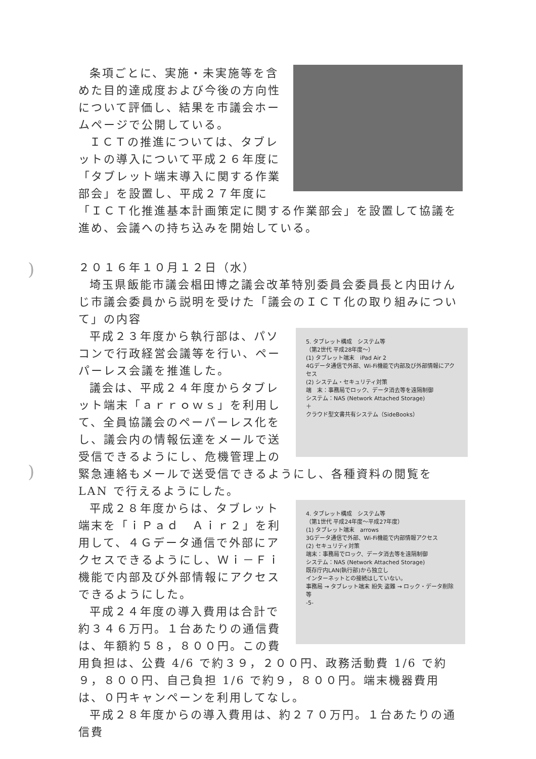条項ごとに、実施・未実施等を含めた目的達成度および今後の方向性について評価し、結果を市議会ホームページで公開している。
ＩＣＴの推進については、タブレットの導入について平成２６年度に「タブレット端末導入に関する作業部会」を設置し、平成２７年度に「ＩＣＴ化推進基本計画策定に関する作業部会」を設置して協議を進め、会議への持ち込みを開始している。
２０１６年１０月１２日（水）
埼玉県飯能市議会椙田博之議会改革特別委員会委員長と内田けんじ市議会委員から説明を受けた「議会のＩＣＴ化の取り組みについて」の内容
5. タブレット構成　システム等
（第2世代 平成28年度～）
(1) タブレット端末　iPad Air 2
4Gデータ通信で外部、Wi-Fi機能で内部及び外部情報にアクセス
(2) システム・セキュリティ対策
端　末：事務局でロック、データ消去等を遠隔制御
システム：NAS (Network Attached Storage)
＋
クラウド型文書共有システム（SideBooks）
平成２３年度から執行部は、パソコンで行政経営会議等を行い、ペーパーレス会議を推進した。
議会は、平成２４年度からタブレット端末「ａｒｒｏｗｓ」を利用して、全員協議会のペーパーレス化をし、議会内の情報伝達をメールで送受信できるようにし、危機管理上の緊急連絡もメールで送受信できるようにし、各種資料の閲覧を LAN で行えるようにした。
4. タブレット構成　システム等
（第1世代 平成24年度～平成27年度）
(1) タブレット端末　arrows
3Gデータ通信で外部、Wi-Fi機能で内部情報アクセス
(2) セキュリティ対策
端末：事務局でロック、データ消去等を遠隔制御
システム：NAS (Network Attached Storage)
既存庁内LAN(執行部)から独立し
インターネットとの接続はしていない。
事務局 → タブレット端末 紛失 盗難 → ロック・データ削除等
-5-
平成２８年度からは、タブレット端末を「ｉＰａｄ　Ａｉｒ２」を利用して、４Ｇデータ通信で外部にアクセスできるようにし、Ｗｉ－Ｆｉ機能で内部及び外部情報にアクセスできるようにした。
平成２４年度の導入費用は合計で約３４６万円。１台あたりの通信費は、年額約５８，８００円。この費用負担は、公費 4/6 で約３９，２００円、政務活動費 1/6 で約９，８００円、自己負担 1/6 で約９，８００円。端末機器費用は、０円キャンペーンを利用してなし。
平成２８年度からの導入費用は、約２７０万円。１台あたりの通信費
)
)